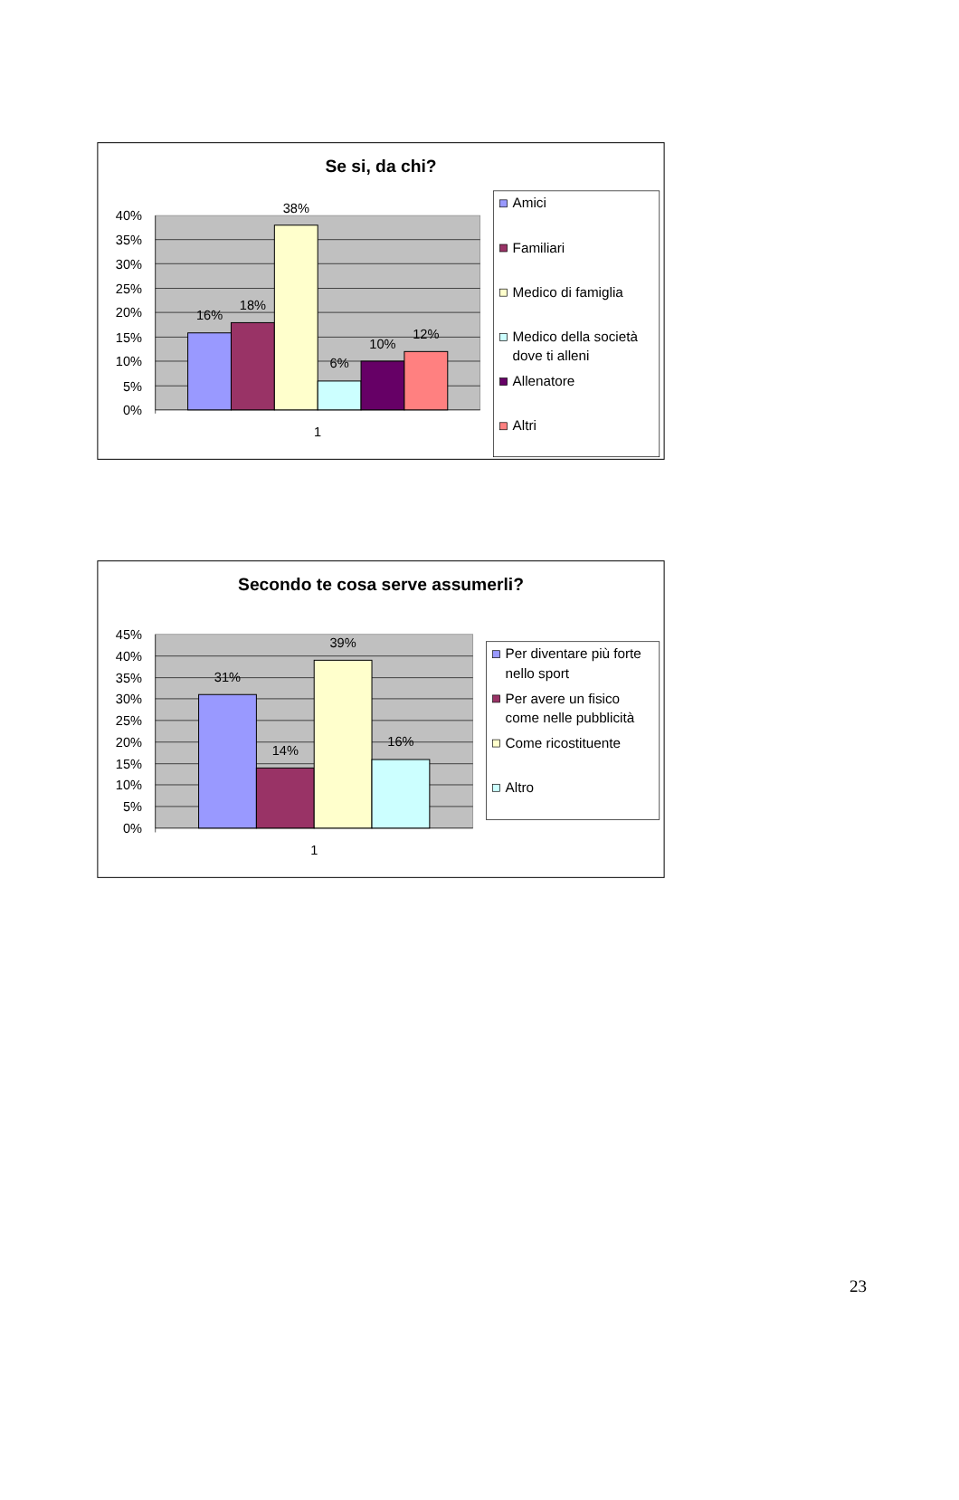Se si, da chi?
40%
35%
30%
25%
20%
15%
10%
5%
0%
16%
18%
38%
6%
10%
12%
1
Amici
Familiari
Medico di famiglia
Medico della società
dove ti alleni
Allenatore
Altri
Secondo te cosa serve assumerli?
45%
40%
35%
30%
25%
20%
15%
10%
5%
0%
31%
14%
39%
16%
1
Per diventare più forte
nello sport
Per avere un fisico
come nelle pubblicità
Come ricostituente
Altro
23